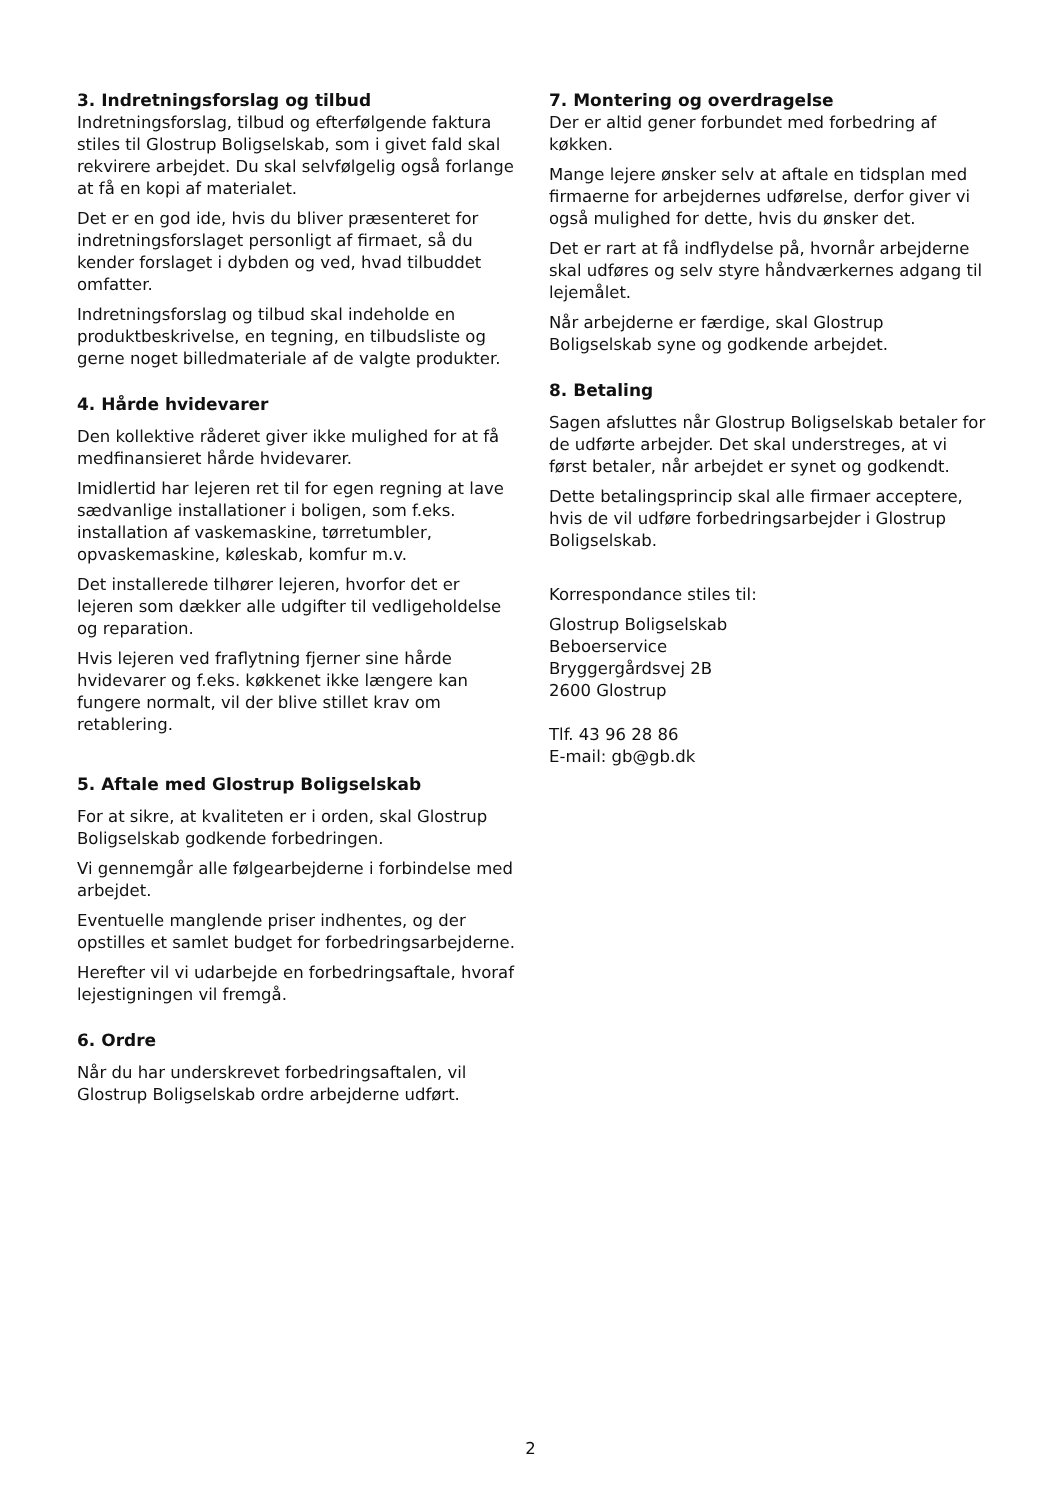3. Indretningsforslag og tilbud
Indretningsforslag, tilbud og efterfølgende faktura stiles til Glostrup Boligselskab, som i givet fald skal rekvirere arbejdet. Du skal selvfølgelig også forlange at få en kopi af materialet.
Det er en god ide, hvis du bliver præsenteret for indretningsforslaget personligt af firmaet, så du kender forslaget i dybden og ved, hvad tilbuddet omfatter.
Indretningsforslag og tilbud skal indeholde en produktbeskrivelse, en tegning, en tilbudsliste og gerne noget billedmateriale af de valgte produkter.
4. Hårde hvidevarer
Den kollektive råderet giver ikke mulighed for at få medfinansieret hårde hvidevarer.
Imidlertid har lejeren ret til for egen regning at lave sædvanlige installationer i boligen, som f.eks. installation af vaskemaskine, tørretumbler, opvaskemaskine, køleskab, komfur m.v.
Det installerede tilhører lejeren, hvorfor det er lejeren som dækker alle udgifter til vedligeholdelse og reparation.
Hvis lejeren ved fraflytning fjerner sine hårde hvidevarer og f.eks. køkkenet ikke længere kan fungere normalt, vil der blive stillet krav om retablering.
5. Aftale med Glostrup Boligselskab
For at sikre, at kvaliteten er i orden, skal Glostrup Boligselskab godkende forbedringen.
Vi gennemgår alle følgearbejderne i forbindelse med arbejdet.
Eventuelle manglende priser indhentes, og der opstilles et samlet budget for forbedringsarbejderne.
Herefter vil vi udarbejde en forbedringsaftale, hvoraf lejestigningen vil fremgå.
6. Ordre
Når du har underskrevet forbedringsaftalen, vil Glostrup Boligselskab ordre arbejderne udført.
7. Montering og overdragelse
Der er altid gener forbundet med forbedring af køkken.
Mange lejere ønsker selv at aftale en tidsplan med firmaerne for arbejdernes udførelse, derfor giver vi også mulighed for dette, hvis du ønsker det.
Det er rart at få indflydelse på, hvornår arbejderne skal udføres og selv styre håndværkernes adgang til lejemålet.
Når arbejderne er færdige, skal Glostrup Boligselskab syne og godkende arbejdet.
8. Betaling
Sagen afsluttes når Glostrup Boligselskab betaler for de udførte arbejder. Det skal understreges, at vi først betaler, når arbejdet er synet og godkendt.
Dette betalingsprincip skal alle firmaer acceptere, hvis de vil udføre forbedringsarbejder i Glostrup Boligselskab.
Korrespondance stiles til:
Glostrup Boligselskab
Beboerservice
Bryggergårdsvej 2B
2600 Glostrup
Tlf. 43 96 28 86
E-mail: gb@gb.dk
2